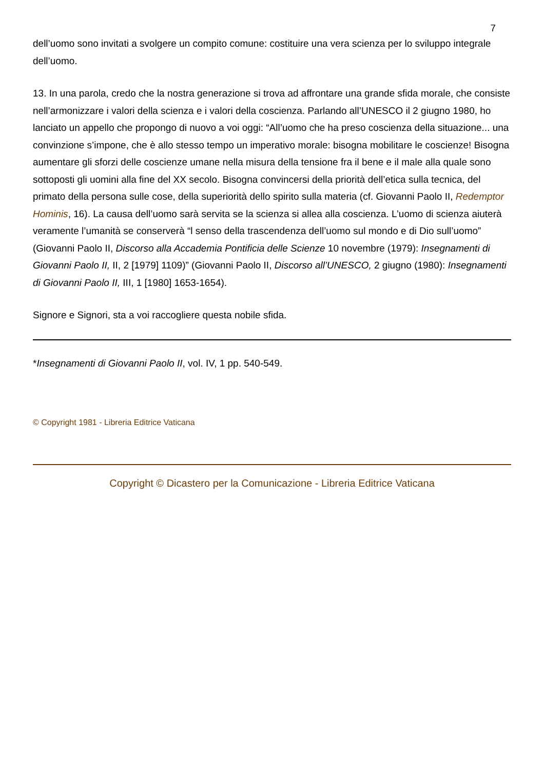7
dell’uomo sono invitati a svolgere un compito comune: costituire una vera scienza per lo sviluppo integrale dell’uomo.
13. In una parola, credo che la nostra generazione si trova ad affrontare una grande sfida morale, che consiste nell’armonizzare i valori della scienza e i valori della coscienza. Parlando all’UNESCO il 2 giugno 1980, ho lanciato un appello che propongo di nuovo a voi oggi: “All’uomo che ha preso coscienza della situazione... una convinzione s’impone, che è allo stesso tempo un imperativo morale: bisogna mobilitare le coscienze! Bisogna aumentare gli sforzi delle coscienze umane nella misura della tensione fra il bene e il male alla quale sono sottoposti gli uomini alla fine del XX secolo. Bisogna convincersi della priorità dell’etica sulla tecnica, del primato della persona sulle cose, della superiorità dello spirito sulla materia (cf. Giovanni Paolo II, Redemptor Hominis, 16). La causa dell’uomo sarà servita se la scienza si allea alla coscienza. L’uomo di scienza aiuterà veramente l’umanità se conserverà “l senso della trascendenza dell’uomo sul mondo e di Dio sull’uomo” (Giovanni Paolo II, Discorso alla Accademia Pontificia delle Scienze 10 novembre (1979): Insegnamenti di Giovanni Paolo II, II, 2 [1979] 1109)” (Giovanni Paolo II, Discorso all’UNESCO, 2 giugno (1980): Insegnamenti di Giovanni Paolo II, III, 1 [1980] 1653-1654).
Signore e Signori, sta a voi raccogliere questa nobile sfida.
*Insegnamenti di Giovanni Paolo II, vol. IV, 1 pp. 540-549.
© Copyright 1981 - Libreria Editrice Vaticana
Copyright © Dicastero per la Comunicazione - Libreria Editrice Vaticana